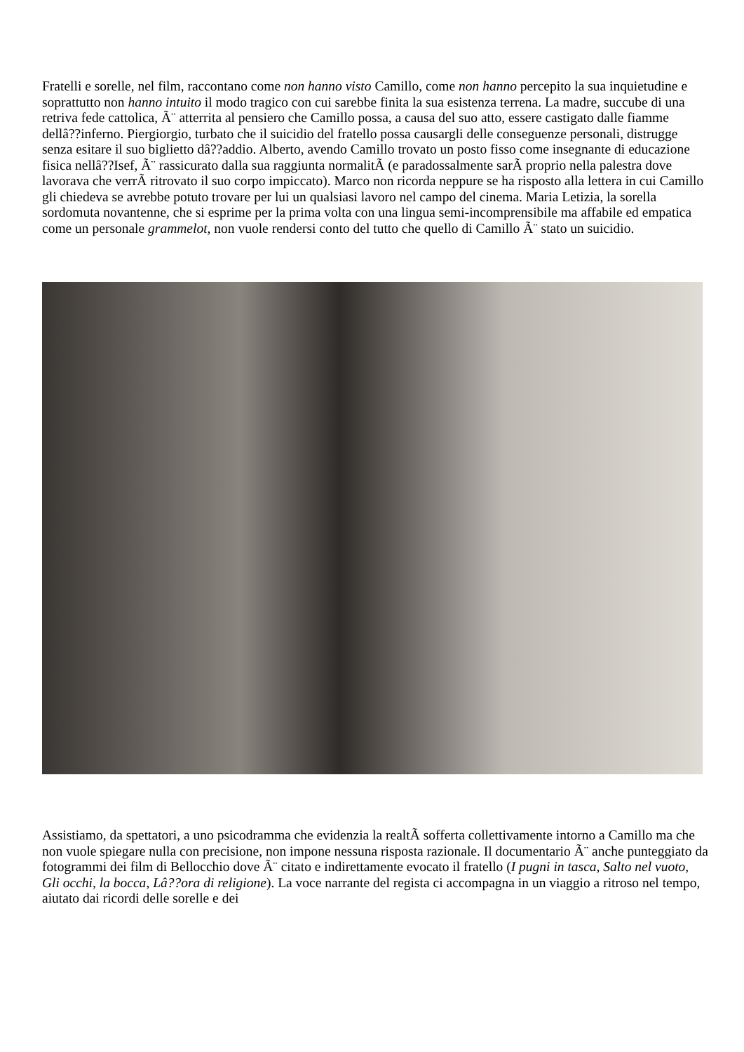Fratelli e sorelle, nel film, raccontano come non hanno visto Camillo, come non hanno percepito la sua inquietudine e soprattutto non hanno intuito il modo tragico con cui sarebbe finita la sua esistenza terrena. La madre, succube di una retriva fede cattolica, Ã¨ atterrita al pensiero che Camillo possa, a causa del suo atto, essere castigato dalle fiamme dellâ??inferno. Piergiorgio, turbato che il suicidio del fratello possa causargli delle conseguenze personali, distrugge senza esitare il suo biglietto dâ??addio. Alberto, avendo Camillo trovato un posto fisso come insegnante di educazione fisica nellâ??Isef, Ã¨ rassicurato dalla sua raggiunta normalitÃ (e paradossalmente sarÃ proprio nella palestra dove lavorava che verrÃ ritrovato il suo corpo impiccato). Marco non ricorda neppure se ha risposto alla lettera in cui Camillo gli chiedeva se avrebbe potuto trovare per lui un qualsiasi lavoro nel campo del cinema. Maria Letizia, la sorella sordomuta novantenne, che si esprime per la prima volta con una lingua semi-incomprensibile ma affabile ed empatica come un personale grammelot, non vuole rendersi conto del tutto che quello di Camillo Ã¨ stato un suicidio.
Assistiamo, da spettatori, a uno psicodramma che evidenzia la realtÃ sofferta collettivamente intorno a Camillo ma che non vuole spiegare nulla con precisione, non impone nessuna risposta razionale. Il documentario Ã¨ anche punteggiato da fotogrammi dei film di Bellocchio dove Ã¨ citato e indirettamente evocato il fratello (I pugni in tasca, Salto nel vuoto, Gli occhi, la bocca, Lâ??ora di religione). La voce narrante del regista ci accompagna in un viaggio a ritroso nel tempo, aiutato dai ricordi delle sorelle e dei